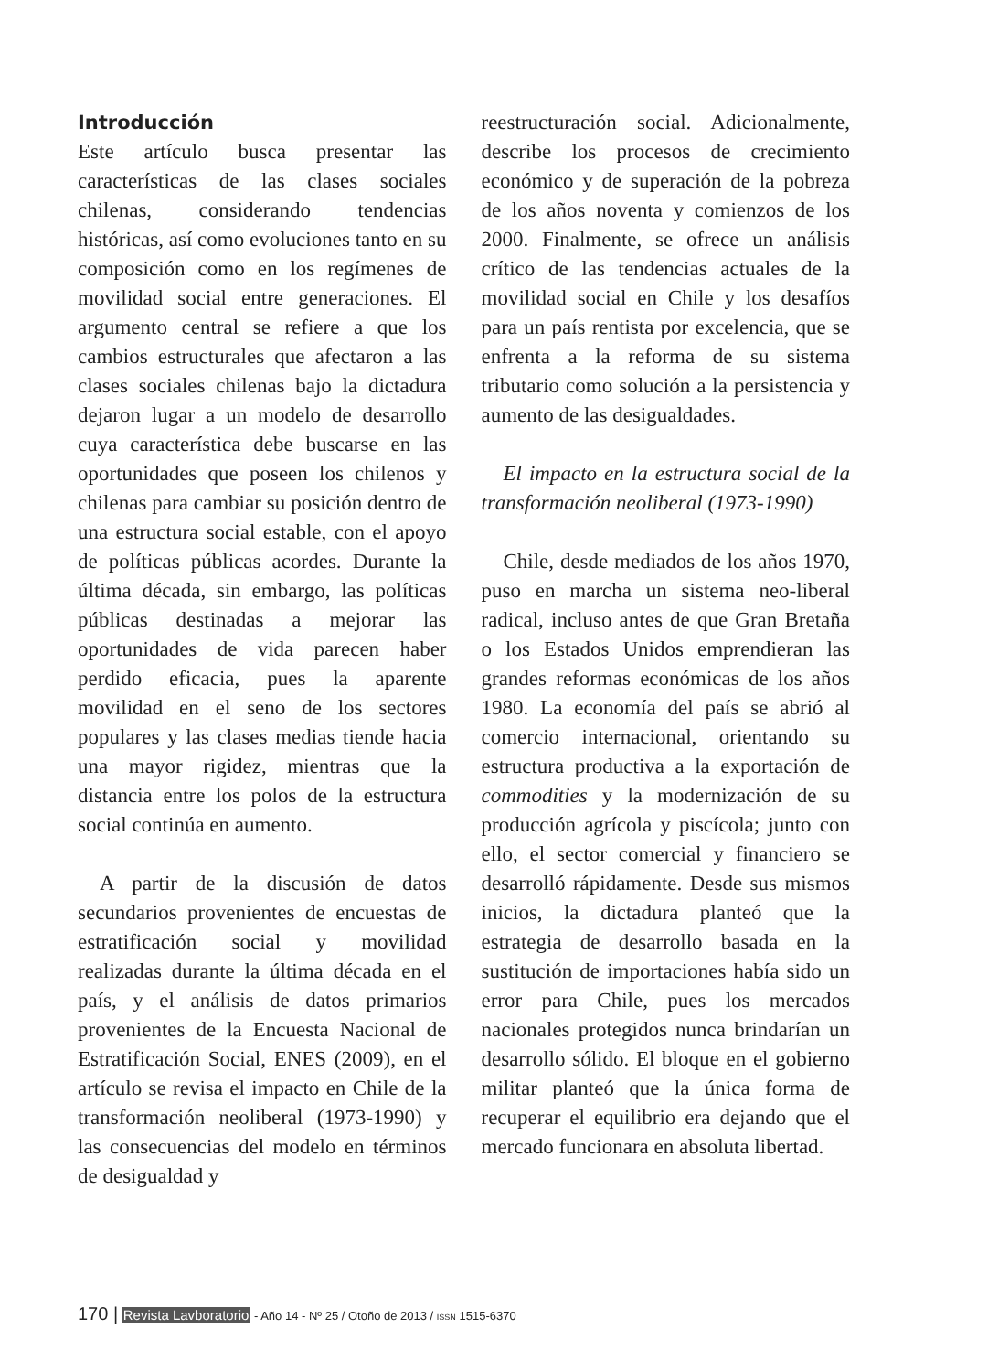Introducción
Este artículo busca presentar las características de las clases sociales chilenas, considerando tendencias históricas, así como evoluciones tanto en su composición como en los regímenes de movilidad social entre generaciones. El argumento central se refiere a que los cambios estructurales que afectaron a las clases sociales chilenas bajo la dictadura dejaron lugar a un modelo de desarrollo cuya característica debe buscarse en las oportunidades que poseen los chilenos y chilenas para cambiar su posición dentro de una estructura social estable, con el apoyo de políticas públicas acordes. Durante la última década, sin embargo, las políticas públicas destinadas a mejorar las oportunidades de vida parecen haber perdido eficacia, pues la aparente movilidad en el seno de los sectores populares y las clases medias tiende hacia una mayor rigidez, mientras que la distancia entre los polos de la estructura social continúa en aumento.
A partir de la discusión de datos secundarios provenientes de encuestas de estratificación social y movilidad realizadas durante la última década en el país, y el análisis de datos primarios provenientes de la Encuesta Nacional de Estratificación Social, ENES (2009), en el artículo se revisa el impacto en Chile de la transformación neoliberal (1973-1990) y las consecuencias del modelo en términos de desigualdad y
reestructuración social. Adicionalmente, describe los procesos de crecimiento económico y de superación de la pobreza de los años noventa y comienzos de los 2000. Finalmente, se ofrece un análisis crítico de las tendencias actuales de la movilidad social en Chile y los desafíos para un país rentista por excelencia, que se enfrenta a la reforma de su sistema tributario como solución a la persistencia y aumento de las desigualdades.
El impacto en la estructura social de la transformación neoliberal (1973-1990)
Chile, desde mediados de los años 1970, puso en marcha un sistema neo-liberal radical, incluso antes de que Gran Bretaña o los Estados Unidos emprendieran las grandes reformas económicas de los años 1980. La economía del país se abrió al comercio internacional, orientando su estructura productiva a la exportación de commodities y la modernización de su producción agrícola y piscícola; junto con ello, el sector comercial y financiero se desarrolló rápidamente. Desde sus mismos inicios, la dictadura planteó que la estrategia de desarrollo basada en la sustitución de importaciones había sido un error para Chile, pues los mercados nacionales protegidos nunca brindarían un desarrollo sólido. El bloque en el gobierno militar planteó que la única forma de recuperar el equilibrio era dejando que el mercado funcionara en absoluta libertad.
170 | Revista Lavboratorio - Año 14 - Nº 25 / Otoño de 2013 / ISSN 1515-6370